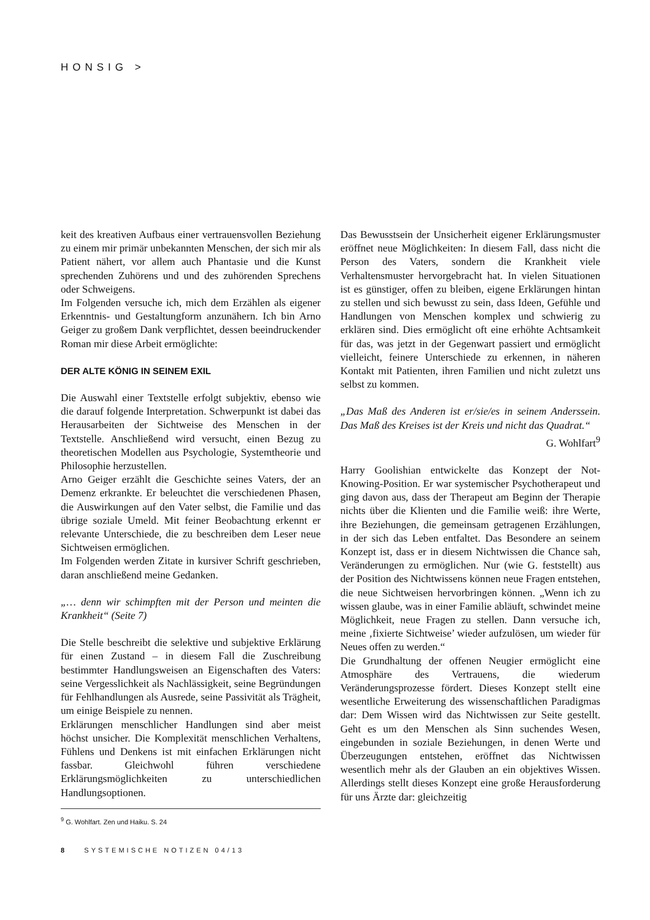HONSIG >
keit des kreativen Aufbaus einer vertrauensvollen Beziehung zu einem mir primär unbekannten Menschen, der sich mir als Patient nähert, vor allem auch Phantasie und die Kunst sprechenden Zuhörens und und des zuhörenden Sprechens oder Schweigens.
Im Folgenden versuche ich, mich dem Erzählen als eigener Erkenntnis- und Gestaltungform anzunähern. Ich bin Arno Geiger zu großem Dank verpflichtet, dessen beeindruckender Roman mir diese Arbeit ermöglichte:
DER ALTE KÖNIG IN SEINEM EXIL
Die Auswahl einer Textstelle erfolgt subjektiv, ebenso wie die darauf folgende Interpretation. Schwerpunkt ist dabei das Herausarbeiten der Sichtweise des Menschen in der Textstelle. Anschließend wird versucht, einen Bezug zu theoretischen Modellen aus Psychologie, Systemtheorie und Philosophie herzustellen.
Arno Geiger erzählt die Geschichte seines Vaters, der an Demenz erkrankte. Er beleuchtet die verschiedenen Phasen, die Auswirkungen auf den Vater selbst, die Familie und das übrige soziale Umeld. Mit feiner Beobachtung erkennt er relevante Unterschiede, die zu beschreiben dem Leser neue Sichtweisen ermöglichen.
Im Folgenden werden Zitate in kursiver Schrift geschrieben, daran anschließend meine Gedanken.
„… denn wir schimpften mit der Person und meinten die Krankheit“ (Seite 7)
Die Stelle beschreibt die selektive und subjektive Erklärung für einen Zustand – in diesem Fall die Zuschreibung bestimmter Handlungsweisen an Eigenschaften des Vaters: seine Vergesslichkeit als Nachlässigkeit, seine Begründungen für Fehlhandlungen als Ausrede, seine Passivität als Trägheit, um einige Beispiele zu nennen.
Erklärungen menschlicher Handlungen sind aber meist höchst unsicher. Die Komplexität menschlichen Verhaltens, Fühlens und Denkens ist mit einfachen Erklärungen nicht fassbar. Gleichwohl führen verschiedene Erklärungsmöglichkeiten zu unterschiedlichen Handlungsoptionen.
<sup>9</sup> G. Wohlfart. Zen und Haiku. S. 24
Das Bewusstsein der Unsicherheit eigener Erklärungsmuster eröffnet neue Möglichkeiten: In diesem Fall, dass nicht die Person des Vaters, sondern die Krankheit viele Verhaltensmuster hervorgebracht hat. In vielen Situationen ist es günstiger, offen zu bleiben, eigene Erklärungen hintan zu stellen und sich bewusst zu sein, dass Ideen, Gefühle und Handlungen von Menschen komplex und schwierig zu erklären sind. Dies ermöglicht oft eine erhöhte Achtsamkeit für das, was jetzt in der Gegenwart passiert und ermöglicht vielleicht, feinere Unterschiede zu erkennen, in näheren Kontakt mit Patienten, ihren Familien und nicht zuletzt uns selbst zu kommen.
„Das Maß des Anderen ist er/sie/es in seinem Anderssein. Das Maß des Kreises ist der Kreis und nicht das Quadrat.“
G. Wohlfart<sup>9</sup>
Harry Goolishian entwickelte das Konzept der Not-Knowing-Position. Er war systemischer Psychotherapeut und ging davon aus, dass der Therapeut am Beginn der Therapie nichts über die Klienten und die Familie weiß: ihre Werte, ihre Beziehungen, die gemeinsam getragenen Erzählungen, in der sich das Leben entfaltet. Das Besondere an seinem Konzept ist, dass er in diesem Nichtwissen die Chance sah, Veränderungen zu ermöglichen. Nur (wie G. feststellt) aus der Position des Nichtwissens können neue Fragen entstehen, die neue Sichtweisen hervorbringen können. „Wenn ich zu wissen glaube, was in einer Familie abläuft, schwindet meine Möglichkeit, neue Fragen zu stellen. Dann versuche ich, meine ‚fixierte Sichtweise’ wieder aufzulösen, um wieder für Neues offen zu werden.“
Die Grundhaltung der offenen Neugier ermöglicht eine Atmosphäre des Vertrauens, die wiederum Veränderungsprozesse fördert. Dieses Konzept stellt eine wesentliche Erweiterung des wissenschaftlichen Paradigmas dar: Dem Wissen wird das Nichtwissen zur Seite gestellt. Geht es um den Menschen als Sinn suchendes Wesen, eingebunden in soziale Beziehungen, in denen Werte und Überzeugungen entstehen, eröffnet das Nichtwissen wesentlich mehr als der Glauben an ein objektives Wissen. Allerdings stellt dieses Konzept eine große Herausforderung für uns Ärzte dar: gleichzeitig
8 SYSTEMISCHE NOTIZEN 04/13